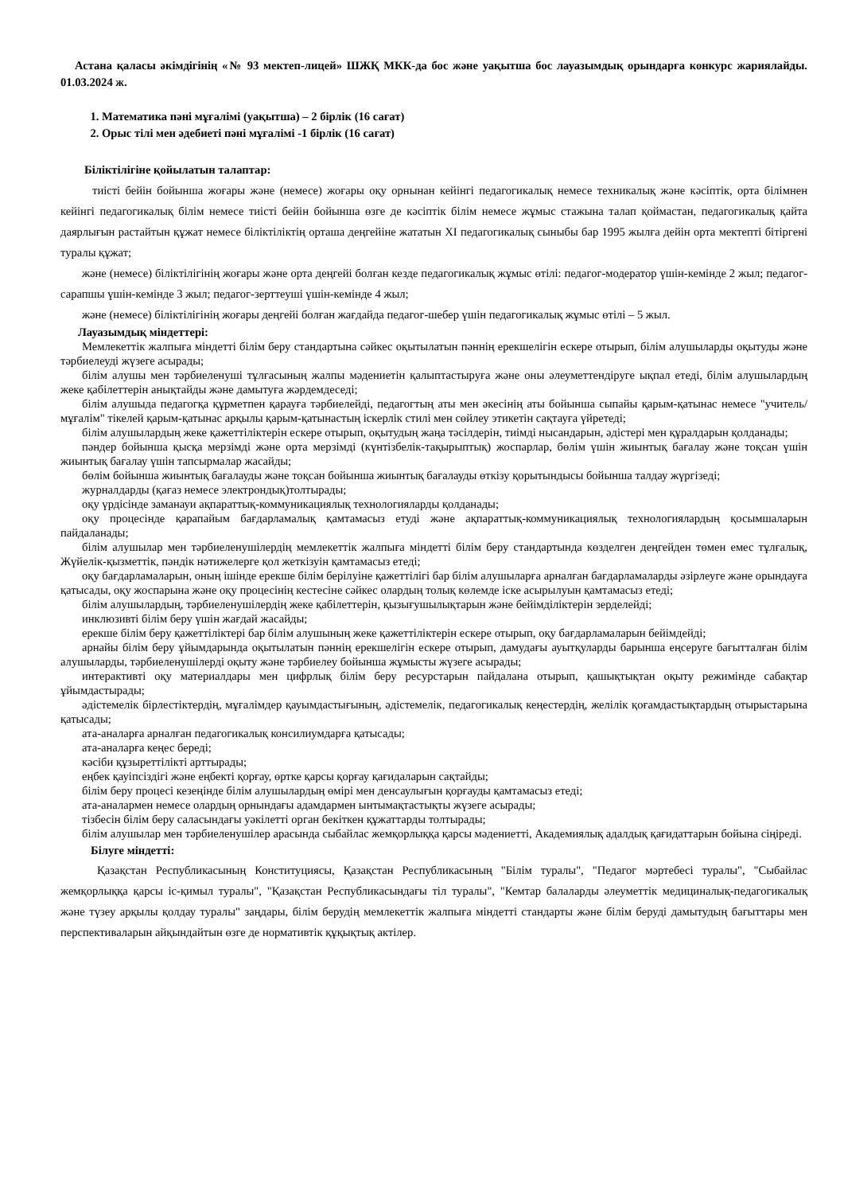Астана қаласы әкімдігінің «№ 93 мектеп-лицей» ШЖҚ МКК-да бос және уақытша бос лауазымдық орындарға конкурс жариялайды. 01.03.2024 ж.
1. Математика пәні мұғалімі (уақытша) – 2 бірлік (16 сағат)
2. Орыс тілі мен әдебиеті пәні мұғалімі -1 бірлік (16 сағат)
Біліктілігіне қойылатын талаптар:
тиісті бейін бойынша жоғары және (немесе) жоғары оқу орнынан кейінгі педагогикалық немесе техникалық және кәсіптік, орта білімнен кейінгі педагогикалық білім немесе тиісті бейін бойынша өзге де кәсіптік білім немесе жұмыс стажына талап қоймастан, педагогикалық қайта даярлығын растайтын құжат немесе біліктіліктің орташа деңгейіне жататын XI педагогикалық сыныбы бар 1995 жылға дейін орта мектепті бітіргені туралы құжат;
және (немесе) біліктілігінің жоғары және орта деңгейі болған кезде педагогикалық жұмыс өтілі: педагог-модератор үшін-кемінде 2 жыл; педагог-сарапшы үшін-кемінде 3 жыл; педагог-зерттеуші үшін-кемінде 4 жыл;
және (немесе) біліктілігінің жоғары деңгейі болған жағдайда педагог-шебер үшін педагогикалық жұмыс өтілі – 5 жыл.
Лауазымдық міндеттері:
Мемлекеттік жалпыға міндетті білім беру стандартына сәйкес оқытылатын пәннің ерекшелігін ескере отырып, білім алушыларды оқытуды және тәрбиелеуді жүзеге асырады;
білім алушы мен тәрбиеленуші тұлғасының жалпы мәдениетін қалыптастыруға және оны әлеуметтендіруге ықпал етеді, білім алушылардың жеке қабілеттерін анықтайды және дамытуға жәрдемдеседі;
білім алушыда педагогқа құрметпен қарауға тәрбиелейді, педагогтың аты мен әкесінің аты бойынша сыпайы қарым-қатынас немесе "учитель/мұғалім" тікелей қарым-қатынас арқылы қарым-қатынастың іскерлік стилі мен сөйлеу этикетін сақтауға үйретеді;
білім алушылардың жеке қажеттіліктерін ескере отырып, оқытудың жаңа тәсілдерін, тиімді нысандарын, әдістері мен құралдарын қолданады;
пәндер бойынша қысқа мерзімді және орта мерзімді (күнтізбелік-тақырыптық) жоспарлар, бөлім үшін жиынтық бағалау және тоқсан үшін жиынтық бағалау үшін тапсырмалар жасайды;
бөлім бойынша жиынтық бағалауды және тоқсан бойынша жиынтық бағалауды өткізу қорытындысы бойынша талдау жүргізеді;
журналдарды (қағаз немесе электрондық)толтырады;
оқу үрдісінде заманауи ақпараттық-коммуникациялық технологияларды қолданады;
оқу процесінде қарапайым бағдарламалық қамтамасыз етуді және ақпараттық-коммуникациялық технологиялардың қосымшаларын пайдаланады;
білім алушылар мен тәрбиеленушілердің мемлекеттік жалпыға міндетті білім беру стандартында көзделген деңгейден төмен емес тұлғалық, Жүйелік-қызметтік, пәндік нәтижелерге қол жеткізуін қамтамасыз етеді;
оқу бағдарламаларын, оның ішінде ерекше білім берілуіне қажеттілігі бар білім алушыларға арналған бағдарламаларды әзірлеуге және орындауға қатысады, оқу жоспарына және оқу процесінің кестесіне сәйкес олардың толық көлемде іске асырылуын қамтамасыз етеді;
білім алушылардың, тәрбиеленушілердің жеке қабілеттерін, қызығушылықтарын және бейімділіктерін зерделейді;
инклюзивті білім беру үшін жағдай жасайды;
ерекше білім беру қажеттіліктері бар білім алушының жеке қажеттіліктерін ескере отырып, оқу бағдарламаларын бейімдейді;
арнайы білім беру ұйымдарында оқытылатын пәннің ерекшелігін ескере отырып, дамудағы ауытқуларды барынша еңсеруге бағытталған білім алушыларды, тәрбиеленушілерді оқыту және тәрбиелеу бойынша жұмысты жүзеге асырады;
интерактивті оқу материалдары мен цифрлық білім беру ресурстарын пайдалана отырып, қашықтықтан оқыту режимінде сабақтар ұйымдастырады;
әдістемелік бірлестіктердің, мұғалімдер қауымдастығының, әдістемелік, педагогикалық кеңестердің, желілік қоғамдастықтардың отырыстарына қатысады;
ата-аналарға арналған педагогикалық консилиумдарға қатысады;
ата-аналарға кеңес береді;
кәсіби құзыреттілікті арттырады;
еңбек қауіпсіздігі және еңбекті қорғау, өртке қарсы қорғау қағидаларын сақтайды;
білім беру процесі кезеңінде білім алушылардың өмірі мен денсаулығын қорғауды қамтамасыз етеді;
ата-аналармен немесе олардың орнындағы адамдармен ынтымақтастықты жүзеге асырады;
тізбесін білім беру саласындағы уәкілетті орган бекіткен құжаттарды толтырады;
білім алушылар мен тәрбиеленушілер арасында сыбайлас жемқорлыққа қарсы мәдениетті, Академиялық адалдық қағидаттарын бойына сіңіреді.
Білуге міндетті:
Қазақстан Республикасының Конституциясы, Қазақстан Республикасының "Білім туралы", "Педагог мәртебесі туралы", "Сыбайлас жемқорлыққа қарсы іс-қимыл туралы", "Қазақстан Республикасындағы тіл туралы", "Кемтар балаларды әлеуметтік медициналық-педагогикалық және түзеу арқылы қолдау туралы" заңдары, білім берудің мемлекеттік жалпыға міндетті стандарты және білім беруді дамытудың бағыттары мен перспективаларын айқындайтын өзге де нормативтік құқықтық актілер.